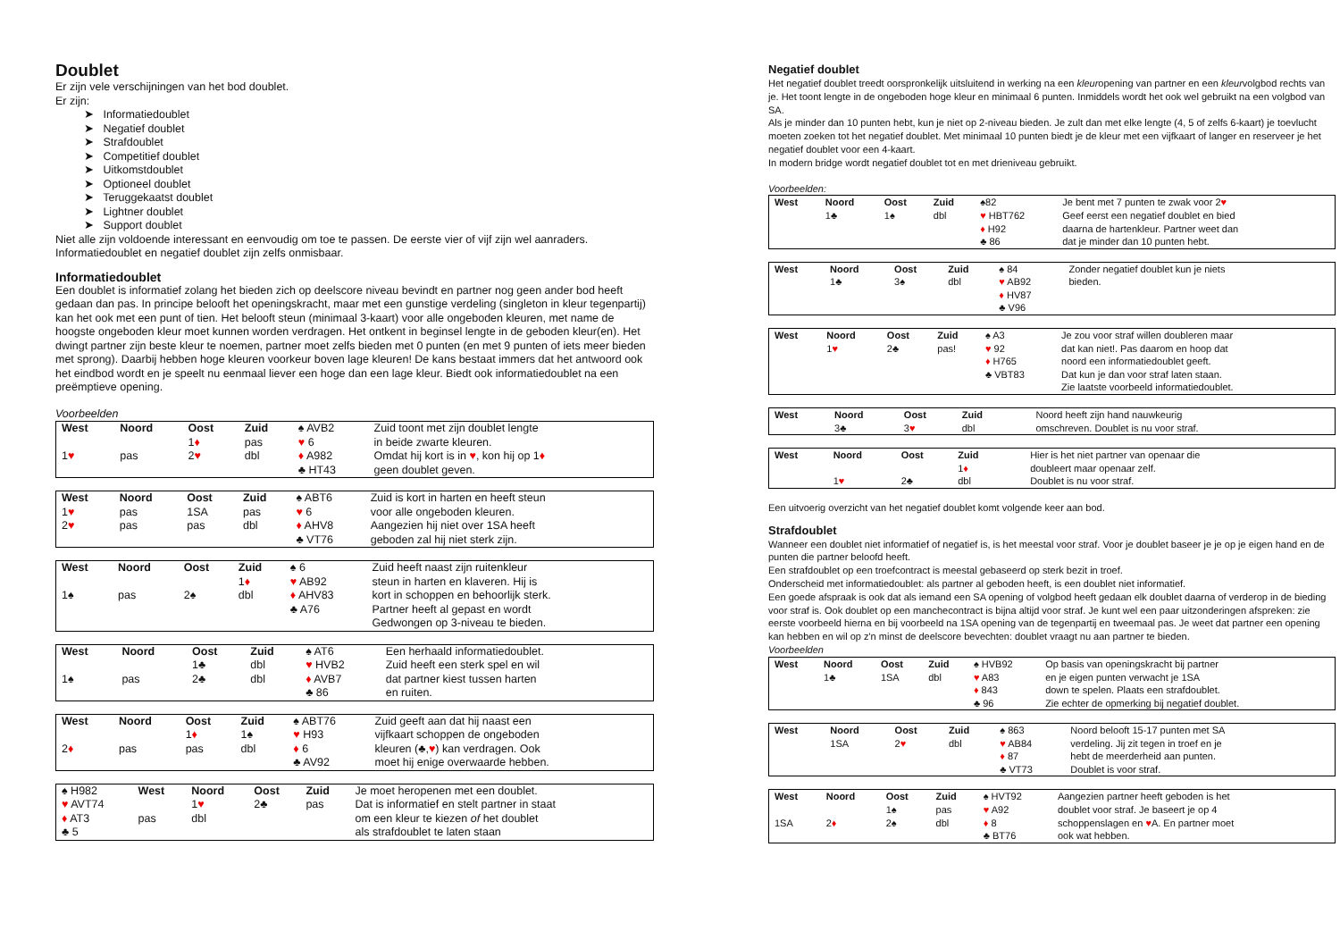Doublet
Er zijn vele verschijningen van het bod doublet.
Er zijn:
➤ Informatiedoublet
➤ Negatief doublet
➤ Strafdoublet
➤ Competitief doublet
➤ Uitkomstdoublet
➤ Optioneel doublet
➤ Teruggekaatst doublet
➤ Lightner doublet
➤ Support doublet
Niet alle zijn voldoende interessant en eenvoudig om toe te passen. De eerste vier of vijf zijn wel aanraders. Informatiedoublet en negatief doublet zijn zelfs onmisbaar.
Informatiedoublet
Een doublet is informatief zolang het bieden zich op deelscore niveau bevindt en partner nog geen ander bod heeft gedaan dan pas. In principe belooft het openingskracht, maar met een gunstige verdeling (singleton in kleur tegenpartij) kan het ook met een punt of tien. Het belooft steun (minimaal 3-kaart) voor alle ongeboden kleuren, met name de hoogste ongeboden kleur moet kunnen worden verdragen. Het ontkent in beginsel lengte in de geboden kleur(en). Het dwingt partner zijn beste kleur te noemen, partner moet zelfs bieden met 0 punten (en met 9 punten of iets meer bieden met sprong). Daarbij hebben hoge kleuren voorkeur boven lage kleuren! De kans bestaat immers dat het antwoord ook het eindbod wordt en je speelt nu eenmaal liever een hoge dan een lage kleur. Biedt ook informatiedoublet na een preëmptieve opening.
Voorbeelden
| West | Noord | Oost | Zuid | ♠ AVB2 | Zuid toont met zijn doublet lengte |
| | | 1 ♦ | pas | ♥ 6 | in beide zwarte kleuren. |
| 1 ♥ | pas | 2 ♥ | dbl | ♦ A982 | Omdat hij kort is in ♥ , kon hij op 1 ♦ |
| | | | | ♣ HT43 | geen doublet geven. |
| West | Noord | Oost | Zuid | ♠ ABT6 | Zuid is kort in harten en heeft steun |
| 1 ♥ | pas | 1SA | pas | ♥ 6 | voor alle ongeboden kleuren. |
| 2 ♥ | pas | pas | dbl | ♦ AHV8 | Aangezien hij niet over 1SA heeft |
| | | | | ♣ VT76 | geboden zal hij niet sterk zijn. |
| West | Noord | Oost | Zuid | ♠ 6 | Zuid heeft naast zijn ruitenkleur |
| | | | 1 ♦ | ♥ AB92 | steun in harten en klaveren. Hij is |
| 1♠ | pas | 2♠ | dbl | ♦ AHV83 | kort in schoppen en behoorlijk sterk. |
| | | | | ♣ A76 | Partner heeft al gepast en wordt Gedwongen op 3-niveau te bieden. |
| West | Noord | Oost | Zuid | ♠ AT6 | Een herhaald informatiedoublet. |
| | | 1♣ | dbl | ♥ HVB2 | Zuid heeft een sterk spel en wil |
| 1♠ | pas | 2♣ | dbl | ♦ AVB7 | dat partner kiest tussen harten |
| | | | | ♣ 86 | en ruiten. |
| West | Noord | Oost | Zuid | ♠ ABT76 | Zuid geeft aan dat hij naast een |
| | | 1 ♦ | 1♠ | ♥ H93 | vijfkaart schoppen de ongeboden |
| 2 ♦ | pas | pas | dbl | ♦ 6 | kleuren (♣, ♥ ) kan verdragen. Ook |
| | | | | ♣ AV92 | moet hij enige overwaarde hebben. |
| ♠ H982 | West | Noord | Oost | Zuid | Je moet heropenen met een doublet. |
| ♥ AVT74 | | 1 ♥ | 2♣ | pas | Dat is informatief en stelt partner in staat |
| ♦ AT3 | pas | dbl | | | om een kleur te kiezen of het doublet |
| ♣ 5 | | | | | als strafdoublet te laten staan |
Negatief doublet
Het negatief doublet treedt oorspronkelijk uitsluitend in werking na een kleuropening van partner en een kleurvolgbod rechts van je. Het toont lengte in de ongeboden hoge kleur en minimaal 6 punten. Inmiddels wordt het ook wel gebruikt na een volgbod van SA.
Als je minder dan 10 punten hebt, kun je niet op 2-niveau bieden. Je zult dan met elke lengte (4, 5 of zelfs 6-kaart) je toevlucht moeten zoeken tot het negatief doublet. Met minimaal 10 punten biedt je de kleur met een vijfkaart of langer en reserveer je het negatief doublet voor een 4-kaart.
In modern bridge wordt negatief doublet tot en met drieniveau gebruikt.
Voorbeelden:
| West | Noord | Oost | Zuid | ♠82 | Je bent met 7 punten te zwak voor 2 ♥ |
| | 1♣ | 1♠ | dbl | ♥ HBT762 | Geef eerst een negatief doublet en bied |
| | | | | ♦ H92 | daarna de hartenkleur. Partner weet dan |
| | | | | ♣ 86 | dat je minder dan 10 punten hebt. |
| West | Noord | Oost | Zuid | ♠ 84 | Zonder negatief doublet kun je niets |
| | 1♣ | 3♠ | dbl | ♥ AB92 | bieden. |
| | | | | ♦ HV87 | |
| | | | | ♣ V96 | |
| West | Noord | Oost | Zuid | ♠ A3 | Je zou voor straf willen doubleren maar |
| | 1 ♥ | 2♣ | pas! | ♥ 92 | dat kan niet!. Pas daarom en hoop dat |
| | | | | ♦ H765 | noord een informatiedoublet geeft. |
| | | | | ♣ VBT83 | Dat kun je dan voor straf laten staan. Zie laatste voorbeeld informatiedoublet. |
| West | Noord | Oost | Zuid | | Noord heeft zijn hand nauwkeurig |
| | 3♣ | 3 ♥ | dbl | | omschreven. Doublet is nu voor straf. |
| West | Noord | Oost | Zuid | | Hier is het niet partner van openaar die |
| | | | 1 ♦ | | doubleert maar openaar zelf. |
| | 1 ♥ | 2♣ | dbl | | Doublet is nu voor straf. |
Een uitvoerig overzicht van het negatief doublet komt volgende keer aan bod.
Strafdoublet
Wanneer een doublet niet informatief of negatief is, is het meestal voor straf. Voor je doublet baseer je je op je eigen hand en de punten die partner beloofd heeft.
Een strafdoublet op een troefcontract is meestal gebaseerd op sterk bezit in troef.
Onderscheid met informatiedoublet: als partner al geboden heeft, is een doublet niet informatief.
Een goede afspraak is ook dat als iemand een SA opening of volgbod heeft gedaan elk doublet daarna of verderop in de bieding voor straf is. Ook doublet op een manchecontract is bijna altijd voor straf. Je kunt wel een paar uitzonderingen afspreken: zie eerste voorbeeld hierna en bij voorbeeld na 1SA opening van de tegenpartij en tweemaal pas. Je weet dat partner een opening kan hebben en wil op z'n minst de deelscore bevechten: doublet vraagt nu aan partner te bieden.
Voorbeelden
| West | Noord | Oost | Zuid | ♠ HVB92 | Op basis van openingskracht bij partner |
| | 1♣ | 1SA | dbl | ♥ A83 | en je eigen punten verwacht je 1SA |
| | | | | ♦ 843 | down te spelen. Plaats een strafdoublet. |
| | | | | ♣ 96 | Zie echter de opmerking bij negatief doublet. |
| West | Noord | Oost | Zuid | ♠ 863 | Noord belooft 15-17 punten met SA |
| | 1SA | 2 ♥ | dbl | ♥ AB84 | verdeling. Jij zit tegen in troef en je |
| | | | | ♦ 87 | hebt de meerderheid aan punten. |
| | | | | ♣ VT73 | Doublet is voor straf. |
| West | Noord | Oost | Zuid | ♠ HVT92 | Aangezien partner heeft geboden is het |
| | | 1♠ | pas | ♥ A92 | doublet voor straf. Je baseert je op 4 |
| 1SA | 2 ♦ | 2♠ | dbl | ♦ 8 | schoppenslagen en ♥ A. En partner moet |
| | | | | ♣ BT76 | ook wat hebben. |